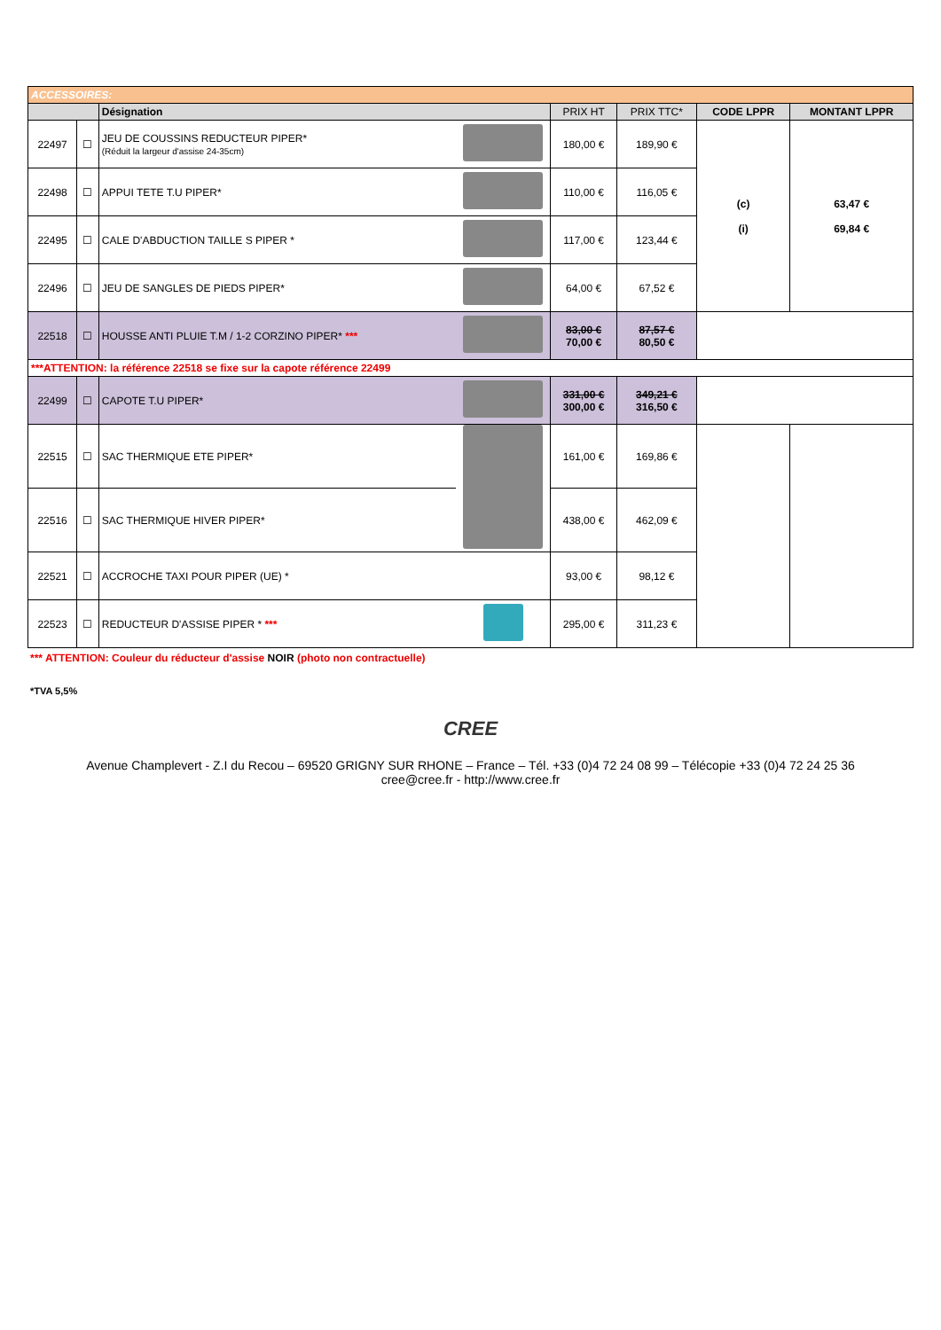| ACCESSOIRES: | | | | | | | |
| | | Désignation | | PRIX HT | PRIX TTC* | CODE LPPR | MONTANT LPPR |
| 22497 | ☐ | JEU DE COUSSINS REDUCTEUR PIPER* (Réduit la largeur d'assise 24-35cm) | | 180,00 € | 189,90 € | (c) (i) | 63,47 € 69,84 € |
| 22498 | ☐ | APPUI TETE T.U PIPER* | | 110,00 € | 116,05 € | | |
| 22495 | ☐ | CALE D'ABDUCTION TAILLE S PIPER * | | 117,00 € | 123,44 € | | |
| 22496 | ☐ | JEU DE SANGLES DE PIEDS PIPER* | | 64,00 € | 67,52 € | | |
| 22518 | ☐ | HOUSSE ANTI PLUIE T.M / 1-2 CORZINO PIPER* *** | | 83,00 € 70,00 € | 87,57 € 80,50 € | | |
| ***ATTENTION: la référence 22518 se fixe sur la capote référence 22499 | | | | | | | |
| 22499 | ☐ | CAPOTE T.U PIPER* | | 331,00 € 300,00 € | 349,21 € 316,50 € | | |
| 22515 | ☐ | SAC THERMIQUE ETE PIPER* | | 161,00 € | 169,86 € | | |
| 22516 | ☐ | SAC THERMIQUE HIVER PIPER* | | 438,00 € | 462,09 € | | |
| 22521 | ☐ | ACCROCHE TAXI POUR PIPER (UE) * | | 93,00 € | 98,12 € | | |
| 22523 | ☐ | REDUCTEUR D'ASSISE PIPER * *** | | 295,00 € | 311,23 € | | |
*** ATTENTION: Couleur du réducteur d'assise NOIR (photo non contractuelle)
*TVA 5,5%
CREE
Avenue Champlevert - Z.I du Recou – 69520 GRIGNY SUR RHONE – France – Tél. +33 (0)4 72 24 08 99 – Télécopie +33 (0)4 72 24 25 36
cree@cree.fr - http://www.cree.fr